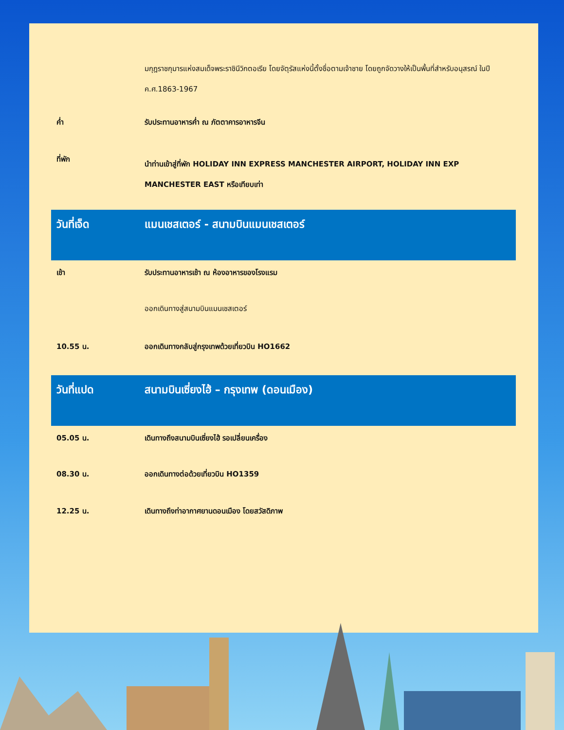| | มกุฎราชกุมารแห่งสมเด็จพระราชินีวิกตอเรีย โดยจัตุรัสแห่งนี้ตั้งชื่อตามเจ้าชาย โดยถูกจัดวางให้เป็นพื้นที่สำหรับอนุสรณ์ ในปี ค.ศ.1863-1967 |
| ค่ำ | รับประทานอาหารค่ำ ณ ภัตตาคารอาหารจีน |
| ที่พัก | นำท่านเข้าสู่ที่พัก HOLIDAY INN EXPRESS MANCHESTER AIRPORT, HOLIDAY INN EXP MANCHESTER EAST หรือเทียบเท่า |
| วันที่เจ็ด | แมนเชสเตอร์ - สนามบินแมนเชสเตอร์ |
| เช้า | รับประทานอาหารเช้า ณ ห้องอาหารของโรงแรม |
| | ออกเดินทางสู่สนามบินแมนเชสเตอร์ |
| 10.55 น. | ออกเดินทางกลับสู่กรุงเทพด้วยเที่ยวบิน HO1662 |
| วันที่แปด | สนามบินเซี่ยงไฮ้ – กรุงเทพ (ดอนเมือง) |
| 05.05 น. | เดินทางถึงสนามบินเซี่ยงไฮ้ รอเปลี่ยนเครื่อง |
| 08.30 น. | ออกเดินทางต่อด้วยเที่ยวบิน HO1359 |
| 12.25 น. | เดินทางถึงท่าอากาศยานดอนเมือง โดยสวัสดิภาพ |